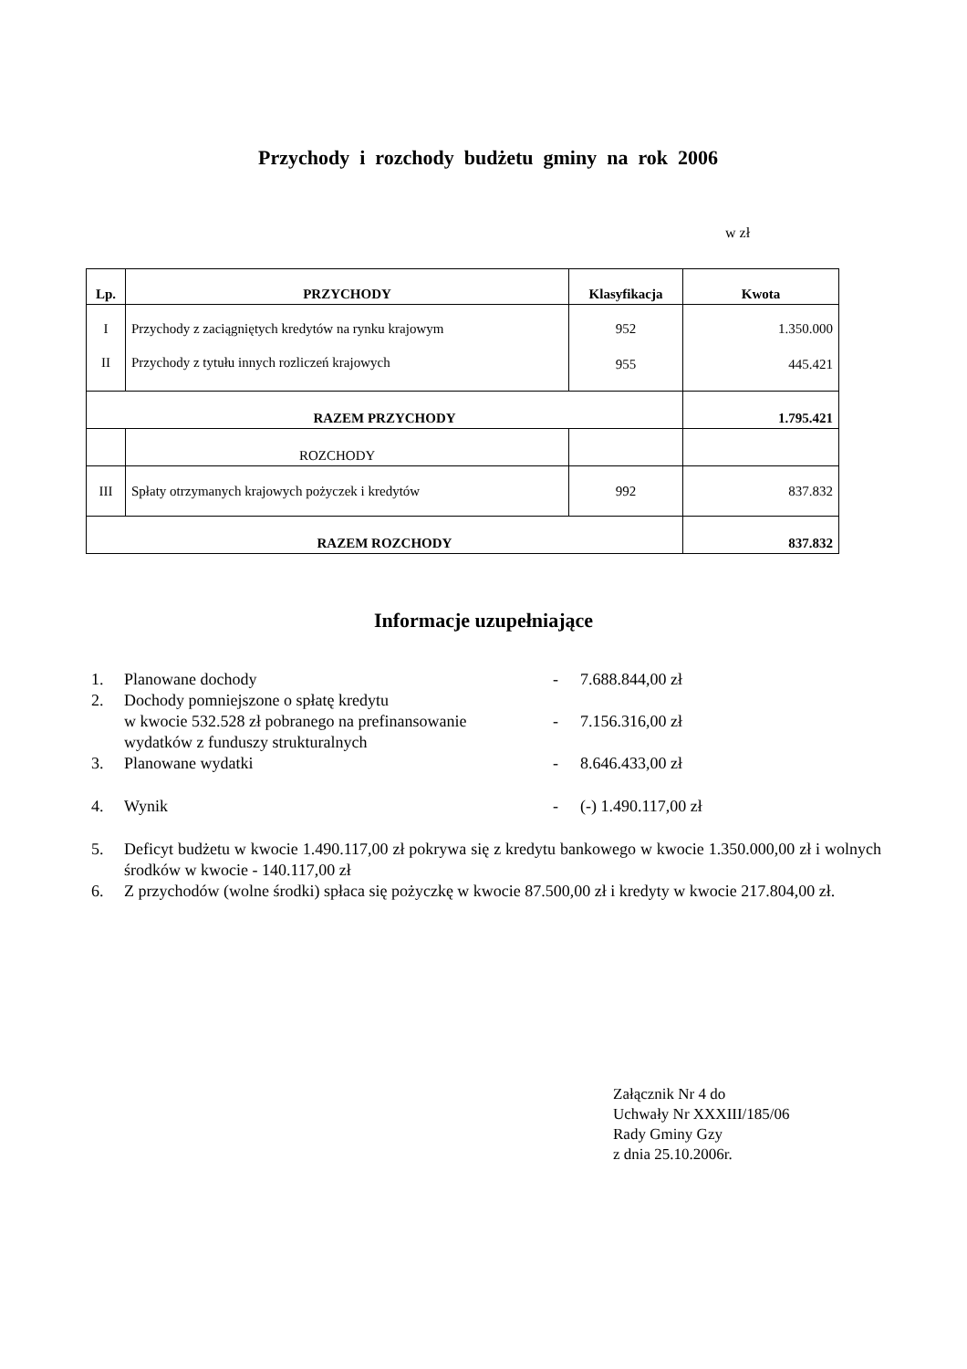Przychody i rozchody budżetu gminy na rok 2006
w zł
| Lp. | PRZYCHODY | Klasyfikacja | Kwota |
| --- | --- | --- | --- |
| I | Przychody z zaciągniętych kredytów na rynku krajowym | 952 | 1.350.000 |
| II | Przychody z tytułu innych rozliczeń krajowych | 955 | 445.421 |
| RAZEM PRZYCHODY | | | 1.795.421 |
| | ROZCHODY | | |
| III | Spłaty otrzymanych krajowych pożyczek i kredytów | 992 | 837.832 |
| RAZEM ROZCHODY | | | 837.832 |
Informacje uzupełniające
1. Planowane dochody - 7.688.844,00 zł
2. Dochody pomniejszone o spłatę kredytu
w kwocie 532.528 zł pobranego na prefinansowanie
wydatków z funduszy strukturalnych
-
7.156.316,00 zł
3. Planowane wydatki - 8.646.433,00 zł
4. Wynik - (-) 1.490.117,00 zł
5. Deficyt budżetu w kwocie 1.490.117,00 zł pokrywa się z kredytu bankowego w kwocie 1.350.000,00 zł i wolnych środków w kwocie - 140.117,00 zł
6. Z przychodów (wolne środki) spłaca się pożyczkę w kwocie 87.500,00 zł i kredyty w kwocie 217.804,00 zł.
Załącznik Nr 4 do
Uchwały Nr XXXIII/185/06
Rady Gminy Gzy
z dnia 25.10.2006r.